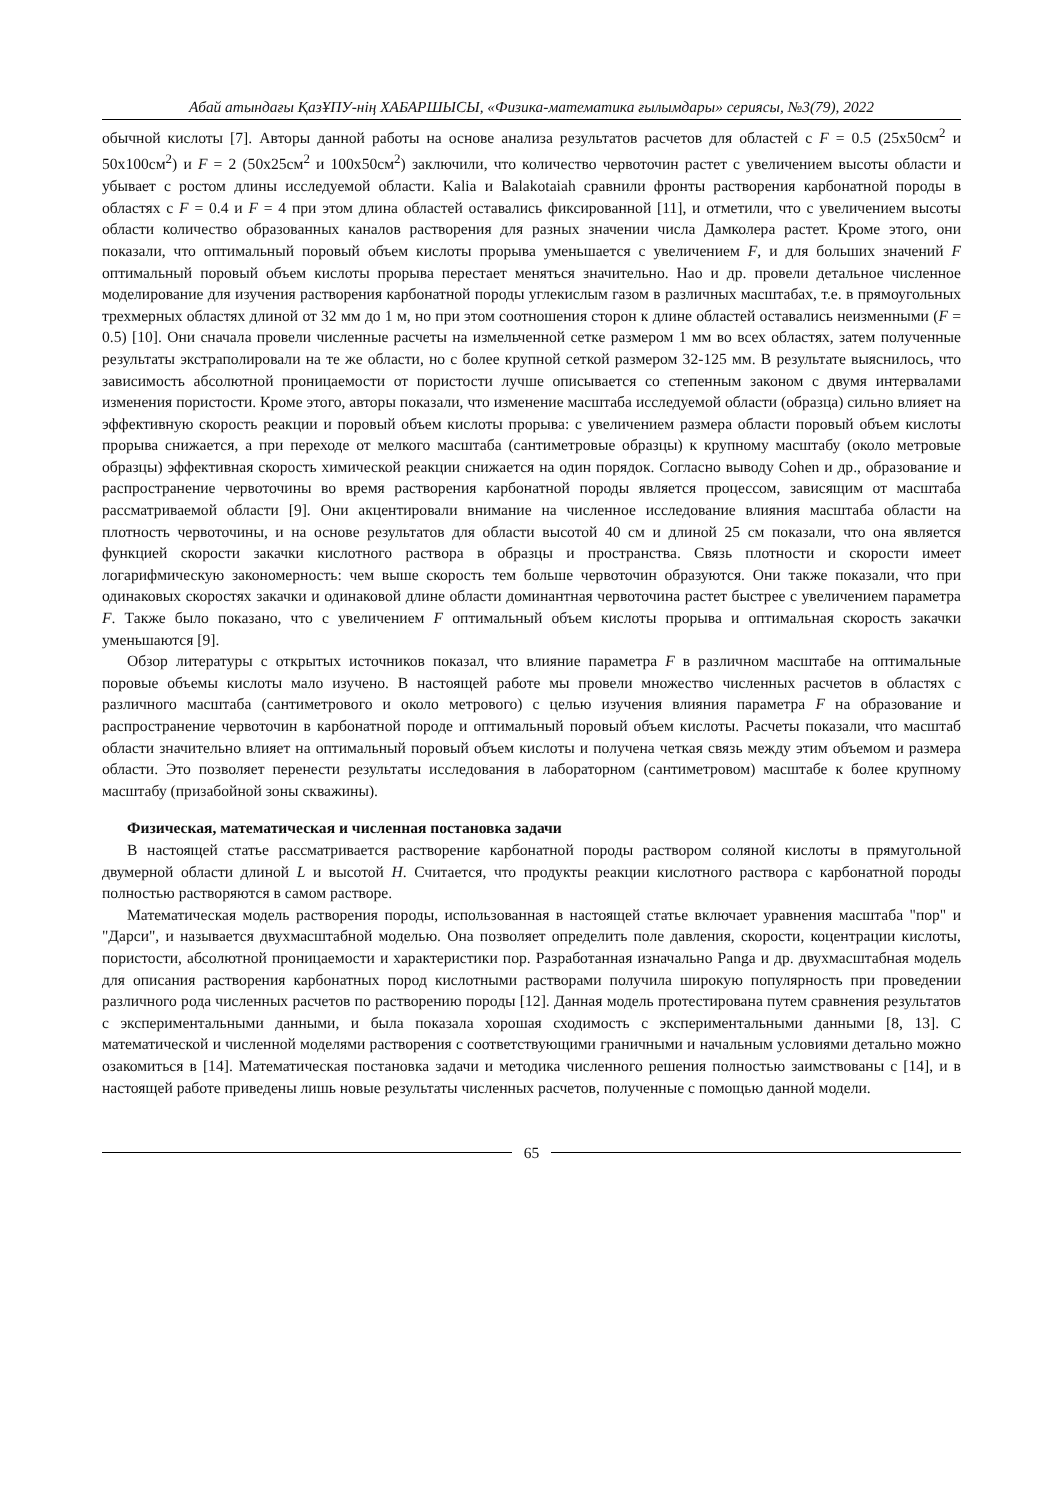Абай атындағы ҚазҰПУ-нің ХАБАРШЫСЫ, «Физика-математика ғылымдары» сериясы, №3(79), 2022
обычной кислоты [7]. Авторы данной работы на основе анализа результатов расчетов для областей с F = 0.5 (25x50см<sup>2</sup> и 50x100см<sup>2</sup>) и F = 2 (50x25см<sup>2</sup> и 100x50см<sup>2</sup>) заключили, что количество червоточин растет с увеличением высоты области и убывает с ростом длины исследуемой области. Kalia и Balakotaiah сравнили фронты растворения карбонатной породы в областях с F = 0.4 и F = 4 при этом длина областей оставались фиксированной [11], и отметили, что с увеличением высоты области количество образованных каналов растворения для разных значении числа Дамколера растет. Кроме этого, они показали, что оптимальный поровый объем кислоты прорыва уменьшается с увеличением F, и для больших значений F оптимальный поровый объем кислоты прорыва перестает меняться значительно. Hao и др. провели детальное численное моделирование для изучения растворения карбонатной породы углекислым газом в различных масштабах, т.е. в прямоугольных трехмерных областях длиной от 32 мм до 1 м, но при этом соотношения сторон к длине областей оставались неизменными (F = 0.5) [10]. Они сначала провели численные расчеты на измельченной сетке размером 1 мм во всех областях, затем полученные результаты экстраполировали на те же области, но с более крупной сеткой размером 32-125 мм. В результате выяснилось, что зависимость абсолютной проницаемости от пористости лучше описывается со степенным законом с двумя интервалами изменения пористости. Кроме этого, авторы показали, что изменение масштаба исследуемой области (образца) сильно влияет на эффективную скорость реакции и поровый объем кислоты прорыва: с увеличением размера области поровый объем кислоты прорыва снижается, а при переходе от мелкого масштаба (сантиметровые образцы) к крупному масштабу (около метровые образцы) эффективная скорость химической реакции снижается на один порядок. Согласно выводу Cohen и др., образование и распространение червоточины во время растворения карбонатной породы является процессом, зависящим от масштаба рассматриваемой области [9]. Они акцентировали внимание на численное исследование влияния масштаба области на плотность червоточины, и на основе результатов для области высотой 40 см и длиной 25 см показали, что она является функцией скорости закачки кислотного раствора в образцы и пространства. Связь плотности и скорости имеет логарифмическую закономерность: чем выше скорость тем больше червоточин образуются. Они также показали, что при одинаковых скоростях закачки и одинаковой длине области доминантная червоточина растет быстрее с увеличением параметра F. Также было показано, что с увеличением F оптимальный объем кислоты прорыва и оптимальная скорость закачки уменьшаются [9].
Обзор литературы с открытых источников показал, что влияние параметра F в различном масштабе на оптимальные поровые объемы кислоты мало изучено. В настоящей работе мы провели множество численных расчетов в областях с различного масштаба (сантиметрового и около метрового) с целью изучения влияния параметра F на образование и распространение червоточин в карбонатной породе и оптимальный поровый объем кислоты. Расчеты показали, что масштаб области значительно влияет на оптимальный поровый объем кислоты и получена четкая связь между этим объемом и размера области. Это позволяет перенести результаты исследования в лабораторном (сантиметровом) масштабе к более крупному масштабу (призабойной зоны скважины).
Физическая, математическая и численная постановка задачи
В настоящей статье рассматривается растворение карбонатной породы раствором соляной кислоты в прямугольной двумерной области длиной L и высотой H. Считается, что продукты реакции кислотного раствора с карбонатной породы полностью растворяются в самом растворе.
Математическая модель растворения породы, использованная в настоящей статье включает уравнения масштаба "пор" и "Дарси", и называется двухмасштабной моделью. Она позволяет определить поле давления, скорости, коцентрации кислоты, пористости, абсолютной проницаемости и характеристики пор. Разработанная изначально Panga и др. двухмасштабная модель для описания растворения карбонатных пород кислотными растворами получила широкую популярность при проведении различного рода численных расчетов по растворению породы [12]. Данная модель протестирована путем сравнения результатов с экспериментальными данными, и была показала хорошая сходимость с экспериментальными данными [8, 13]. С математической и численной моделями растворения с соответствующими граничными и начальным условиями детально можно озакомиться в [14]. Математическая постановка задачи и методика численного решения полностью заимствованы с [14], и в настоящей работе приведены лишь новые результаты численных расчетов, полученные с помощью данной модели.
65